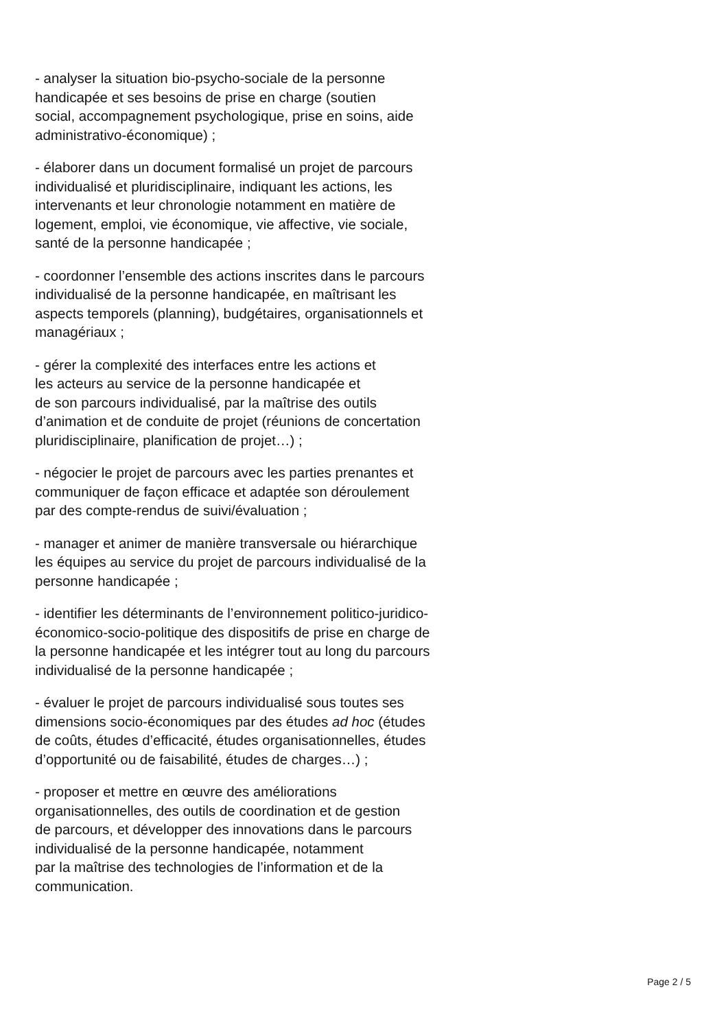- analyser la situation bio-psycho-sociale de la personne
handicapée et ses besoins de prise en charge (soutien
social, accompagnement psychologique, prise en soins, aide
administrativo-économique) ;
- élaborer dans un document formalisé un projet de parcours
individualisé et pluridisciplinaire, indiquant les actions, les
intervenants et leur chronologie notamment en matière de
logement, emploi, vie économique, vie affective, vie sociale,
santé de la personne handicapée ;
- coordonner l’ensemble des actions inscrites dans le parcours
individualisé de la personne handicapée, en maîtrisant les
aspects temporels (planning), budgétaires, organisationnels et
managériaux ;
- gérer la complexité des interfaces entre les actions et
les acteurs au service de la personne handicapée et
de son parcours individualisé, par la maîtrise des outils
d’animation et de conduite de projet (réunions de concertation
pluridisciplinaire, planification de projet…) ;
- négocier le projet de parcours avec les parties prenantes et
communiquer de façon efficace et adaptée son déroulement
par des compte-rendus de suivi/évaluation ;
- manager et animer de manière transversale ou hiérarchique
les équipes au service du projet de parcours individualisé de la
personne handicapée ;
- identifier les déterminants de l’environnement politico-juridico-
économico-socio-politique des dispositifs de prise en charge de
la personne handicapée et les intégrer tout au long du parcours
individualisé de la personne handicapée ;
- évaluer le projet de parcours individualisé sous toutes ses
dimensions socio-économiques par des études ad hoc (études
de coûts, études d’efficacité, études organisationnelles, études
d’opportunité ou de faisabilité, études de charges…) ;
- proposer et mettre en œuvre des améliorations
organisationnelles, des outils de coordination et de gestion
de parcours, et développer des innovations dans le parcours
individualisé de la personne handicapée, notamment
par la maîtrise des technologies de l’information et de la
communication.
Page 2 / 5